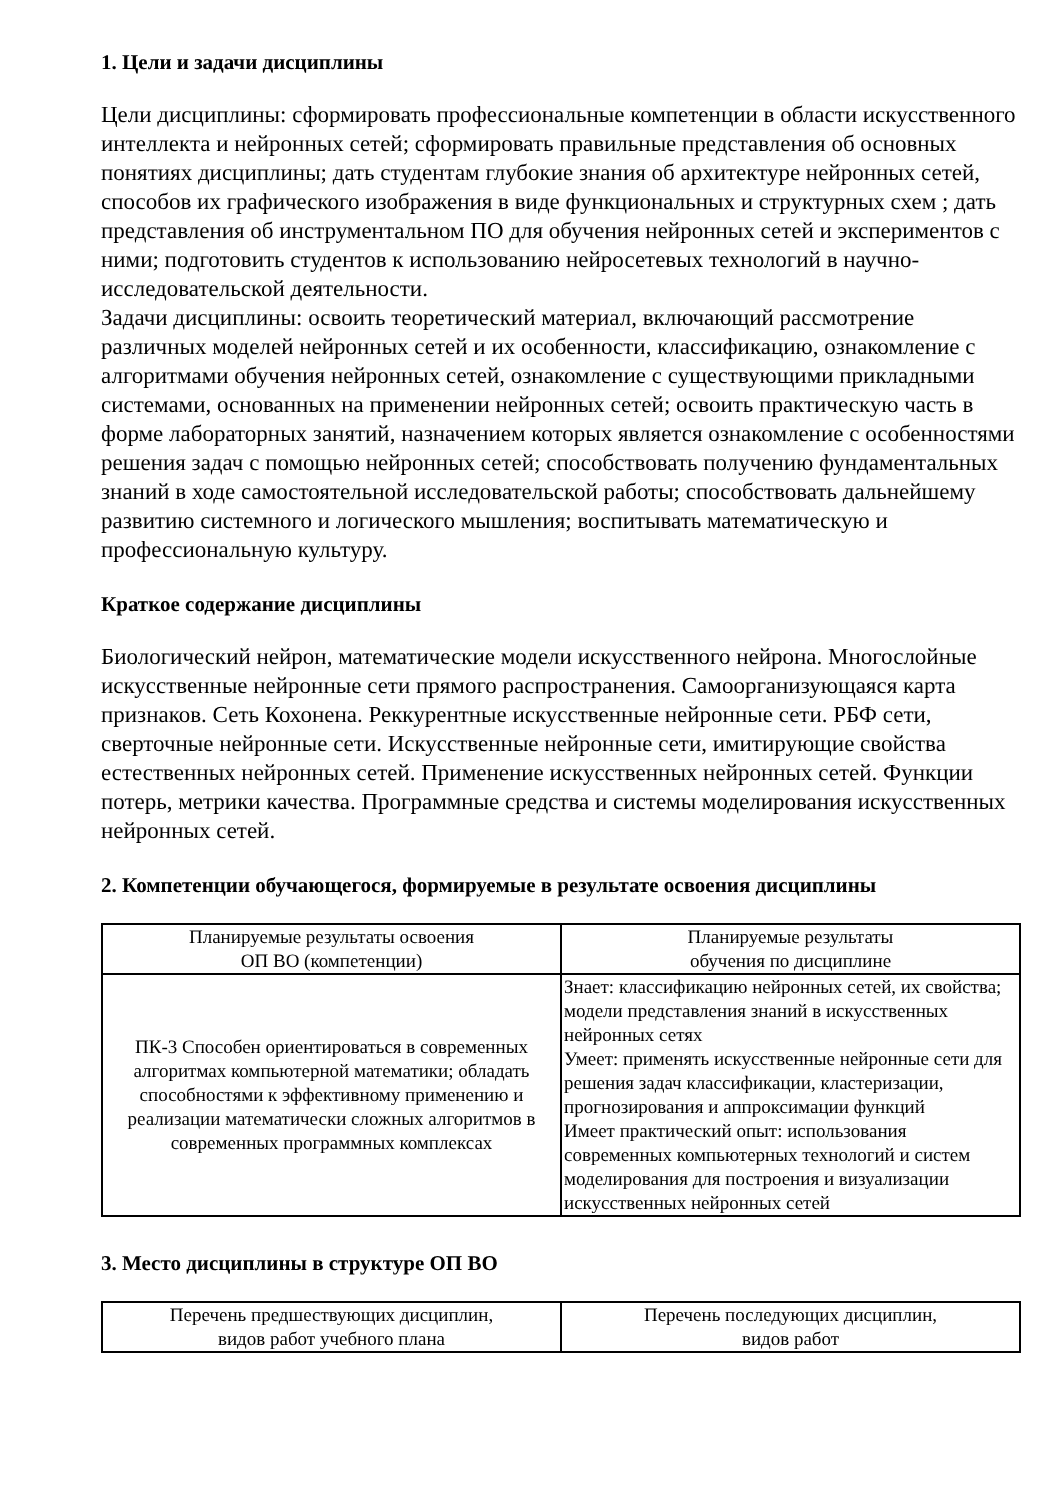1. Цели и задачи дисциплины
Цели дисциплины: сформировать профессиональные компетенции в области искусственного интеллекта и нейронных сетей; сформировать правильные представления об основных понятиях дисциплины; дать студентам глубокие знания об архитектуре нейронных сетей, способов их графического изображения в виде функциональных и структурных схем ; дать представления об инструментальном ПО для обучения нейронных сетей и экспериментов с ними; подготовить студентов к использованию нейросетевых технологий в научно-исследовательской деятельности.
Задачи дисциплины: освоить теоретический материал, включающий рассмотрение различных моделей нейронных сетей и их особенности, классификацию, ознакомление с алгоритмами обучения нейронных сетей, ознакомление с существующими прикладными системами, основанных на применении нейронных сетей; освоить практическую часть в форме лабораторных занятий, назначением которых является ознакомление с особенностями решения задач с помощью нейронных сетей; способствовать получению фундаментальных знаний в ходе самостоятельной исследовательской работы; способствовать дальнейшему развитию системного и логического мышления; воспитывать математическую и профессиональную культуру.
Краткое содержание дисциплины
Биологический нейрон, математические модели искусственного нейрона. Многослойные искусственные нейронные сети прямого распространения. Самоорганизующаяся карта признаков. Сеть Кохонена. Реккурентные искусственные нейронные сети. РБФ сети, сверточные нейронные сети. Искусственные нейронные сети, имитирующие свойства естественных нейронных сетей. Применение искусственных нейронных сетей. Функции потерь, метрики качества. Программные средства и системы моделирования искусственных нейронных сетей.
2. Компетенции обучающегося, формируемые в результате освоения дисциплины
| Планируемые результаты освоения ОП ВО (компетенции) | Планируемые результаты обучения по дисциплине |
| --- | --- |
| ПК-3 Способен ориентироваться в современных алгоритмах компьютерной математики; обладать способностями к эффективному применению и реализации математически сложных алгоритмов в современных программных комплексах | Знает: классификацию нейронных сетей, их свойства; модели представления знаний в искусственных нейронных сетях Умеет: применять искусственные нейронные сети для решения задач классификации, кластеризации, прогнозирования и аппроксимации функций Имеет практический опыт: использования современных компьютерных технологий и систем моделирования для построения и визуализации искусственных нейронных сетей |
3. Место дисциплины в структуре ОП ВО
| Перечень предшествующих дисциплин, видов работ учебного плана | Перечень последующих дисциплин, видов работ |
| --- | --- |